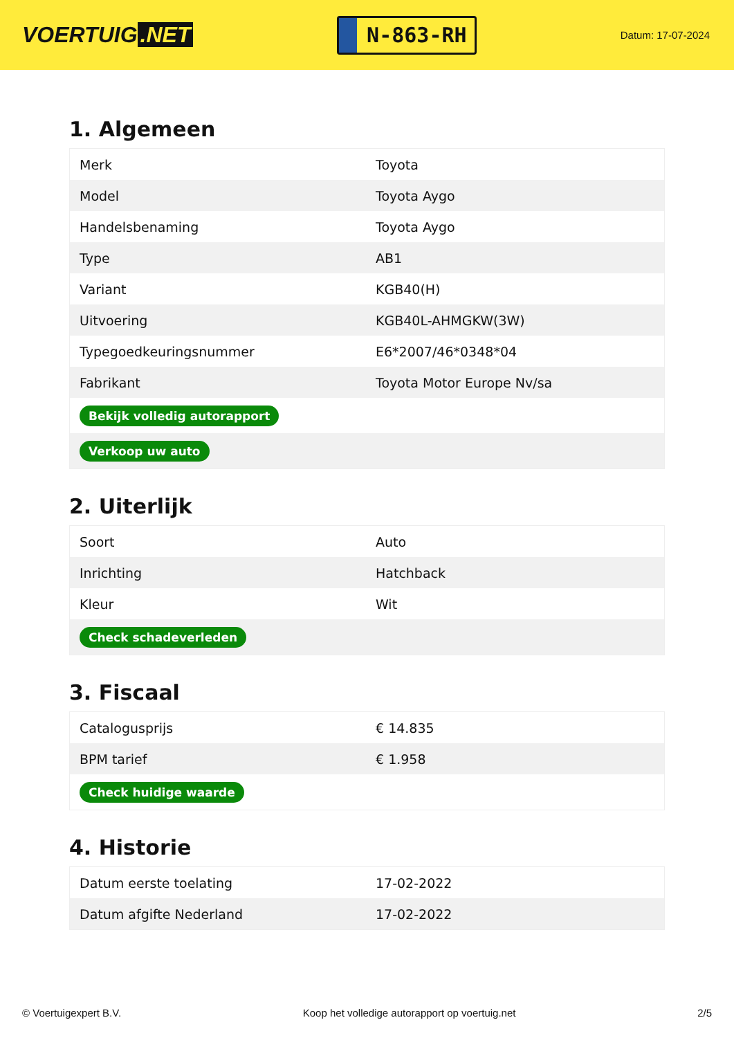VOERTUIG.NET
N-863-RH
Datum: 17-07-2024
1. Algemeen
| Merk | Toyota |
| Model | Toyota Aygo |
| Handelsbenaming | Toyota Aygo |
| Type | AB1 |
| Variant | KGB40(H) |
| Uitvoering | KGB40L-AHMGKW(3W) |
| Typegoedkeuringsnummer | E6*2007/46*0348*04 |
| Fabrikant | Toyota Motor Europe Nv/sa |
| Bekijk volledig autorapport | |
| Verkoop uw auto | |
2. Uiterlijk
| Soort | Auto |
| Inrichting | Hatchback |
| Kleur | Wit |
| Check schadeverleden | |
3. Fiscaal
| Catalogusprijs | € 14.835 |
| BPM tarief | € 1.958 |
| Check huidige waarde | |
4. Historie
| Datum eerste toelating | 17-02-2022 |
| Datum afgifte Nederland | 17-02-2022 |
© Voertuigexpert B.V. Koop het volledige autorapport op voertuig.net 2/5